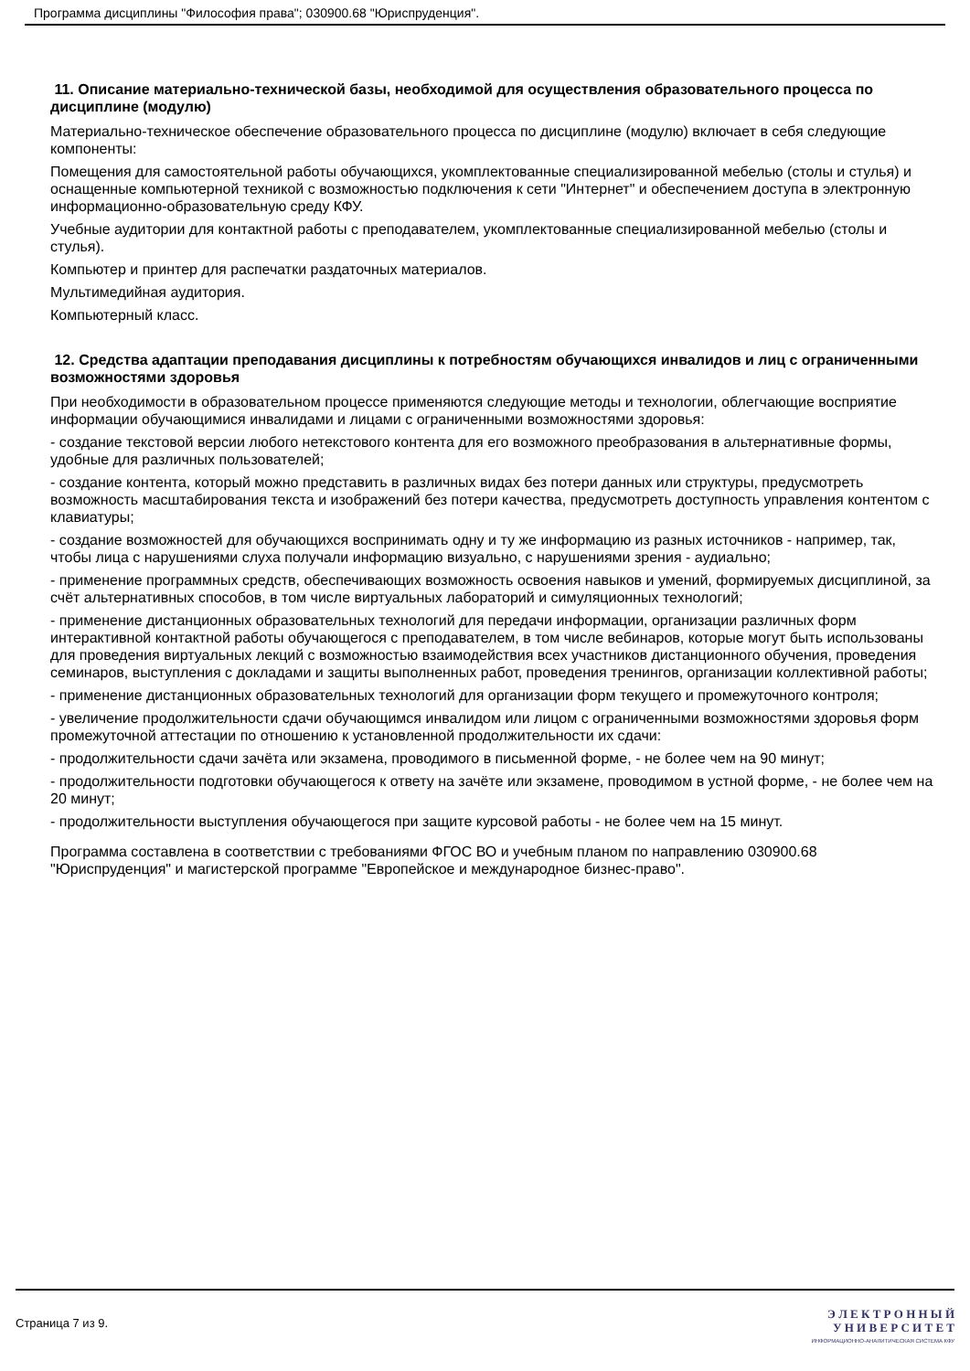Программа дисциплины "Философия права"; 030900.68 "Юриспруденция".
11. Описание материально-технической базы, необходимой для осуществления образовательного процесса по дисциплине (модулю)
Материально-техническое обеспечение образовательного процесса по дисциплине (модулю) включает в себя следующие компоненты:
Помещения для самостоятельной работы обучающихся, укомплектованные специализированной мебелью (столы и стулья) и оснащенные компьютерной техникой с возможностью подключения к сети "Интернет" и обеспечением доступа в электронную информационно-образовательную среду КФУ.
Учебные аудитории для контактной работы с преподавателем, укомплектованные специализированной мебелью (столы и стулья).
Компьютер и принтер для распечатки раздаточных материалов.
Мультимедийная аудитория.
Компьютерный класс.
12. Средства адаптации преподавания дисциплины к потребностям обучающихся инвалидов и лиц с ограниченными возможностями здоровья
При необходимости в образовательном процессе применяются следующие методы и технологии, облегчающие восприятие информации обучающимися инвалидами и лицами с ограниченными возможностями здоровья:
- создание текстовой версии любого нетекстового контента для его возможного преобразования в альтернативные формы, удобные для различных пользователей;
- создание контента, который можно представить в различных видах без потери данных или структуры, предусмотреть возможность масштабирования текста и изображений без потери качества, предусмотреть доступность управления контентом с клавиатуры;
- создание возможностей для обучающихся воспринимать одну и ту же информацию из разных источников - например, так, чтобы лица с нарушениями слуха получали информацию визуально, с нарушениями зрения - аудиально;
- применение программных средств, обеспечивающих возможность освоения навыков и умений, формируемых дисциплиной, за счёт альтернативных способов, в том числе виртуальных лабораторий и симуляционных технологий;
- применение дистанционных образовательных технологий для передачи информации, организации различных форм интерактивной контактной работы обучающегося с преподавателем, в том числе вебинаров, которые могут быть использованы для проведения виртуальных лекций с возможностью взаимодействия всех участников дистанционного обучения, проведения семинаров, выступления с докладами и защиты выполненных работ, проведения тренингов, организации коллективной работы;
- применение дистанционных образовательных технологий для организации форм текущего и промежуточного контроля;
- увеличение продолжительности сдачи обучающимся инвалидом или лицом с ограниченными возможностями здоровья форм промежуточной аттестации по отношению к установленной продолжительности их сдачи:
- продолжительности сдачи зачёта или экзамена, проводимого в письменной форме, - не более чем на 90 минут;
- продолжительности подготовки обучающегося к ответу на зачёте или экзамене, проводимом в устной форме, - не более чем на 20 минут;
- продолжительности выступления обучающегося при защите курсовой работы - не более чем на 15 минут.
Программа составлена в соответствии с требованиями ФГОС ВО и учебным планом по направлению 030900.68 "Юриспруденция" и магистерской программе "Европейское и международное бизнес-право".
Страница 7 из 9.
Э Л Е К Т Р О Н Н Ы Й
У Н И В Е Р С И Т Е Т
ИНФОРМАЦИОННО-АНАЛИТИЧЕСКАЯ СИСТЕМА КФУ